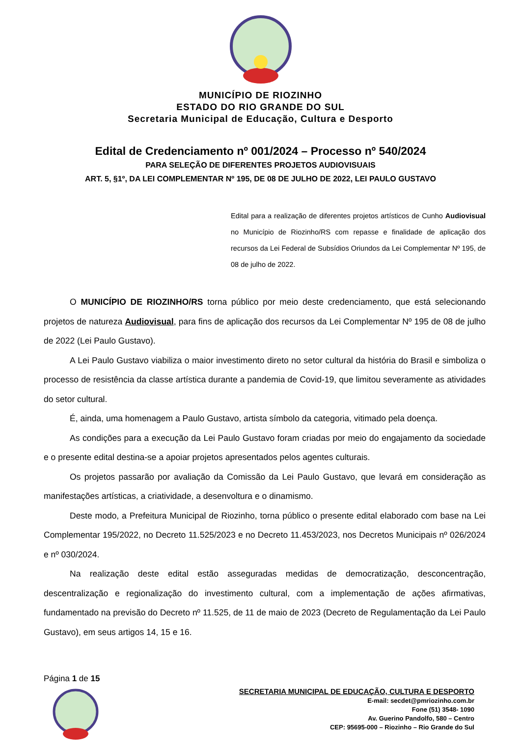MUNICÍPIO DE RIOZINHO
ESTADO DO RIO GRANDE DO SUL
Secretaria Municipal de Educação, Cultura e Desporto
Edital de Credenciamento nº 001/2024 – Processo nº 540/2024
PARA SELEÇÃO DE DIFERENTES PROJETOS AUDIOVISUAIS
ART. 5, §1º, DA LEI COMPLEMENTAR Nº 195, DE 08 DE JULHO DE 2022, LEI PAULO GUSTAVO
Edital para a realização de diferentes projetos artísticos de Cunho Audiovisual no Município de Riozinho/RS com repasse e finalidade de aplicação dos recursos da Lei Federal de Subsídios Oriundos da Lei Complementar Nº 195, de 08 de julho de 2022.
O MUNICÍPIO DE RIOZINHO/RS torna público por meio deste credenciamento, que está selecionando projetos de natureza Audiovisual, para fins de aplicação dos recursos da Lei Complementar Nº 195 de 08 de julho de 2022 (Lei Paulo Gustavo).
A Lei Paulo Gustavo viabiliza o maior investimento direto no setor cultural da história do Brasil e simboliza o processo de resistência da classe artística durante a pandemia de Covid-19, que limitou severamente as atividades do setor cultural.
É, ainda, uma homenagem a Paulo Gustavo, artista símbolo da categoria, vitimado pela doença.
As condições para a execução da Lei Paulo Gustavo foram criadas por meio do engajamento da sociedade e o presente edital destina-se a apoiar projetos apresentados pelos agentes culturais.
Os projetos passarão por avaliação da Comissão da Lei Paulo Gustavo, que levará em consideração as manifestações artísticas, a criatividade, a desenvoltura e o dinamismo.
Deste modo, a Prefeitura Municipal de Riozinho, torna público o presente edital elaborado com base na Lei Complementar 195/2022, no Decreto 11.525/2023 e no Decreto 11.453/2023, nos Decretos Municipais nº 026/2024 e nº 030/2024.
Na realização deste edital estão asseguradas medidas de democratização, desconcentração, descentralização e regionalização do investimento cultural, com a implementação de ações afirmativas, fundamentado na previsão do Decreto nº 11.525, de 11 de maio de 2023 (Decreto de Regulamentação da Lei Paulo Gustavo), em seus artigos 14, 15 e 16.
Página 1 de 15
SECRETARIA MUNICIPAL DE EDUCAÇÃO, CULTURA E DESPORTO
E-mail: secdet@pmriozinho.com.br
Fone (51) 3548- 1090
Av. Guerino Pandolfo, 580 – Centro
CEP: 95695-000 – Riozinho – Rio Grande do Sul